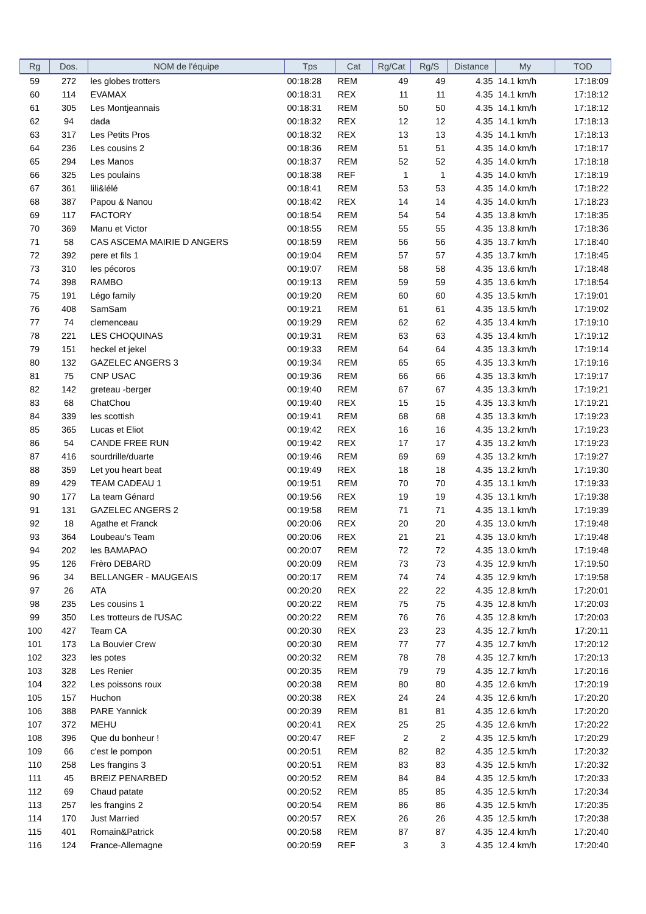| Rg | Dos. | NOM de l'équipe | Tps | Cat | Rg/Cat | Rg/S | Distance | My | TOD |
| --- | --- | --- | --- | --- | --- | --- | --- | --- | --- |
| 59 | 272 | les globes trotters | 00:18:28 | REM | 49 | 49 | 4.35 | 14.1 km/h | 17:18:09 |
| 60 | 114 | EVAMAX | 00:18:31 | REX | 11 | 11 | 4.35 | 14.1 km/h | 17:18:12 |
| 61 | 305 | Les Montjeannais | 00:18:31 | REM | 50 | 50 | 4.35 | 14.1 km/h | 17:18:12 |
| 62 | 94 | dada | 00:18:32 | REX | 12 | 12 | 4.35 | 14.1 km/h | 17:18:13 |
| 63 | 317 | Les Petits Pros | 00:18:32 | REX | 13 | 13 | 4.35 | 14.1 km/h | 17:18:13 |
| 64 | 236 | Les cousins 2 | 00:18:36 | REM | 51 | 51 | 4.35 | 14.0 km/h | 17:18:17 |
| 65 | 294 | Les Manos | 00:18:37 | REM | 52 | 52 | 4.35 | 14.0 km/h | 17:18:18 |
| 66 | 325 | Les poulains | 00:18:38 | REF | 1 | 1 | 4.35 | 14.0 km/h | 17:18:19 |
| 67 | 361 | lili&lélé | 00:18:41 | REM | 53 | 53 | 4.35 | 14.0 km/h | 17:18:22 |
| 68 | 387 | Papou & Nanou | 00:18:42 | REX | 14 | 14 | 4.35 | 14.0 km/h | 17:18:23 |
| 69 | 117 | FACTORY | 00:18:54 | REM | 54 | 54 | 4.35 | 13.8 km/h | 17:18:35 |
| 70 | 369 | Manu et Victor | 00:18:55 | REM | 55 | 55 | 4.35 | 13.8 km/h | 17:18:36 |
| 71 | 58 | CAS ASCEMA MAIRIE D ANGERS | 00:18:59 | REM | 56 | 56 | 4.35 | 13.7 km/h | 17:18:40 |
| 72 | 392 | pere et fils 1 | 00:19:04 | REM | 57 | 57 | 4.35 | 13.7 km/h | 17:18:45 |
| 73 | 310 | les pécoros | 00:19:07 | REM | 58 | 58 | 4.35 | 13.6 km/h | 17:18:48 |
| 74 | 398 | RAMBO | 00:19:13 | REM | 59 | 59 | 4.35 | 13.6 km/h | 17:18:54 |
| 75 | 191 | Légo family | 00:19:20 | REM | 60 | 60 | 4.35 | 13.5 km/h | 17:19:01 |
| 76 | 408 | SamSam | 00:19:21 | REM | 61 | 61 | 4.35 | 13.5 km/h | 17:19:02 |
| 77 | 74 | clemenceau | 00:19:29 | REM | 62 | 62 | 4.35 | 13.4 km/h | 17:19:10 |
| 78 | 221 | LES CHOQUINAS | 00:19:31 | REM | 63 | 63 | 4.35 | 13.4 km/h | 17:19:12 |
| 79 | 151 | heckel et jekel | 00:19:33 | REM | 64 | 64 | 4.35 | 13.3 km/h | 17:19:14 |
| 80 | 132 | GAZELEC ANGERS 3 | 00:19:34 | REM | 65 | 65 | 4.35 | 13.3 km/h | 17:19:16 |
| 81 | 75 | CNP USAC | 00:19:36 | REM | 66 | 66 | 4.35 | 13.3 km/h | 17:19:17 |
| 82 | 142 | greteau -berger | 00:19:40 | REM | 67 | 67 | 4.35 | 13.3 km/h | 17:19:21 |
| 83 | 68 | ChatChou | 00:19:40 | REX | 15 | 15 | 4.35 | 13.3 km/h | 17:19:21 |
| 84 | 339 | les scottish | 00:19:41 | REM | 68 | 68 | 4.35 | 13.3 km/h | 17:19:23 |
| 85 | 365 | Lucas et Eliot | 00:19:42 | REX | 16 | 16 | 4.35 | 13.2 km/h | 17:19:23 |
| 86 | 54 | CANDE FREE RUN | 00:19:42 | REX | 17 | 17 | 4.35 | 13.2 km/h | 17:19:23 |
| 87 | 416 | sourdrille/duarte | 00:19:46 | REM | 69 | 69 | 4.35 | 13.2 km/h | 17:19:27 |
| 88 | 359 | Let you heart beat | 00:19:49 | REX | 18 | 18 | 4.35 | 13.2 km/h | 17:19:30 |
| 89 | 429 | TEAM CADEAU 1 | 00:19:51 | REM | 70 | 70 | 4.35 | 13.1 km/h | 17:19:33 |
| 90 | 177 | La team Génard | 00:19:56 | REX | 19 | 19 | 4.35 | 13.1 km/h | 17:19:38 |
| 91 | 131 | GAZELEC ANGERS 2 | 00:19:58 | REM | 71 | 71 | 4.35 | 13.1 km/h | 17:19:39 |
| 92 | 18 | Agathe et Franck | 00:20:06 | REX | 20 | 20 | 4.35 | 13.0 km/h | 17:19:48 |
| 93 | 364 | Loubeau's Team | 00:20:06 | REX | 21 | 21 | 4.35 | 13.0 km/h | 17:19:48 |
| 94 | 202 | les BAMAPAO | 00:20:07 | REM | 72 | 72 | 4.35 | 13.0 km/h | 17:19:48 |
| 95 | 126 | Frèro DEBARD | 00:20:09 | REM | 73 | 73 | 4.35 | 12.9 km/h | 17:19:50 |
| 96 | 34 | BELLANGER - MAUGEAIS | 00:20:17 | REM | 74 | 74 | 4.35 | 12.9 km/h | 17:19:58 |
| 97 | 26 | ATA | 00:20:20 | REX | 22 | 22 | 4.35 | 12.8 km/h | 17:20:01 |
| 98 | 235 | Les cousins 1 | 00:20:22 | REM | 75 | 75 | 4.35 | 12.8 km/h | 17:20:03 |
| 99 | 350 | Les trotteurs de l'USAC | 00:20:22 | REM | 76 | 76 | 4.35 | 12.8 km/h | 17:20:03 |
| 100 | 427 | Team CA | 00:20:30 | REX | 23 | 23 | 4.35 | 12.7 km/h | 17:20:11 |
| 101 | 173 | La Bouvier Crew | 00:20:30 | REM | 77 | 77 | 4.35 | 12.7 km/h | 17:20:12 |
| 102 | 323 | les potes | 00:20:32 | REM | 78 | 78 | 4.35 | 12.7 km/h | 17:20:13 |
| 103 | 328 | Les Renier | 00:20:35 | REM | 79 | 79 | 4.35 | 12.7 km/h | 17:20:16 |
| 104 | 322 | Les poissons roux | 00:20:38 | REM | 80 | 80 | 4.35 | 12.6 km/h | 17:20:19 |
| 105 | 157 | Huchon | 00:20:38 | REX | 24 | 24 | 4.35 | 12.6 km/h | 17:20:20 |
| 106 | 388 | PARE Yannick | 00:20:39 | REM | 81 | 81 | 4.35 | 12.6 km/h | 17:20:20 |
| 107 | 372 | MEHU | 00:20:41 | REX | 25 | 25 | 4.35 | 12.6 km/h | 17:20:22 |
| 108 | 396 | Que du bonheur ! | 00:20:47 | REF | 2 | 2 | 4.35 | 12.5 km/h | 17:20:29 |
| 109 | 66 | c'est le pompon | 00:20:51 | REM | 82 | 82 | 4.35 | 12.5 km/h | 17:20:32 |
| 110 | 258 | Les frangins 3 | 00:20:51 | REM | 83 | 83 | 4.35 | 12.5 km/h | 17:20:32 |
| 111 | 45 | BREIZ PENARBED | 00:20:52 | REM | 84 | 84 | 4.35 | 12.5 km/h | 17:20:33 |
| 112 | 69 | Chaud patate | 00:20:52 | REM | 85 | 85 | 4.35 | 12.5 km/h | 17:20:34 |
| 113 | 257 | les frangins 2 | 00:20:54 | REM | 86 | 86 | 4.35 | 12.5 km/h | 17:20:35 |
| 114 | 170 | Just Married | 00:20:57 | REX | 26 | 26 | 4.35 | 12.5 km/h | 17:20:38 |
| 115 | 401 | Romain&Patrick | 00:20:58 | REM | 87 | 87 | 4.35 | 12.4 km/h | 17:20:40 |
| 116 | 124 | France-Allemagne | 00:20:59 | REF | 3 | 3 | 4.35 | 12.4 km/h | 17:20:40 |